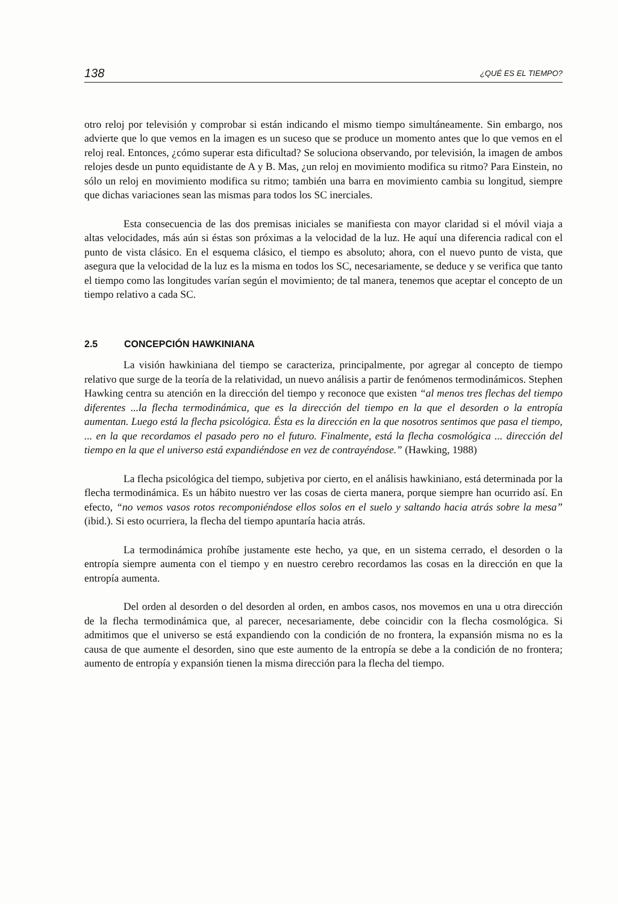138 ¿QUÉ ES EL TIEMPO?
otro reloj por televisión y comprobar si están indicando el mismo tiempo simultáneamente. Sin embargo, nos advierte que lo que vemos en la imagen es un suceso que se produce un momento antes que lo que vemos en el reloj real. Entonces, ¿cómo superar esta dificultad? Se soluciona observando, por televisión, la imagen de ambos relojes desde un punto equidistante de A y B. Mas, ¿un reloj en movimiento modifica su ritmo? Para Einstein, no sólo un reloj en movimiento modifica su ritmo; también una barra en movimiento cambia su longitud, siempre que dichas variaciones sean las mismas para todos los SC inerciales.
Esta consecuencia de las dos premisas iniciales se manifiesta con mayor claridad si el móvil viaja a altas velocidades, más aún si éstas son próximas a la velocidad de la luz. He aquí una diferencia radical con el punto de vista clásico. En el esquema clásico, el tiempo es absoluto; ahora, con el nuevo punto de vista, que asegura que la velocidad de la luz es la misma en todos los SC, necesariamente, se deduce y se verifica que tanto el tiempo como las longitudes varían según el movimiento; de tal manera, tenemos que aceptar el concepto de un tiempo relativo a cada SC.
2.5 CONCEPCIÓN HAWKINIANA
La visión hawkiniana del tiempo se caracteriza, principalmente, por agregar al concepto de tiempo relativo que surge de la teoría de la relatividad, un nuevo análisis a partir de fenómenos termodinámicos. Stephen Hawking centra su atención en la dirección del tiempo y reconoce que existen “al menos tres flechas del tiempo diferentes ...la flecha termodinámica, que es la dirección del tiempo en la que el desorden o la entropía aumentan. Luego está la flecha psicológica. Ésta es la dirección en la que nosotros sentimos que pasa el tiempo, ... en la que recordamos el pasado pero no el futuro. Finalmente, está la flecha cosmológica ... dirección del tiempo en la que el universo está expandiéndose en vez de contrayéndose.” (Hawking, 1988)
La flecha psicológica del tiempo, subjetiva por cierto, en el análisis hawkiniano, está determinada por la flecha termodinámica. Es un hábito nuestro ver las cosas de cierta manera, porque siempre han ocurrido así. En efecto, “no vemos vasos rotos recomponiéndose ellos solos en el suelo y saltando hacia atrás sobre la mesa” (ibid.). Si esto ocurriera, la flecha del tiempo apuntaría hacia atrás.
La termodinámica prohíbe justamente este hecho, ya que, en un sistema cerrado, el desorden o la entropía siempre aumenta con el tiempo y en nuestro cerebro recordamos las cosas en la dirección en que la entropía aumenta.
Del orden al desorden o del desorden al orden, en ambos casos, nos movemos en una u otra dirección de la flecha termodinámica que, al parecer, necesariamente, debe coincidir con la flecha cosmológica. Si admitimos que el universo se está expandiendo con la condición de no frontera, la expansión misma no es la causa de que aumente el desorden, sino que este aumento de la entropía se debe a la condición de no frontera; aumento de entropía y expansión tienen la misma dirección para la flecha del tiempo.